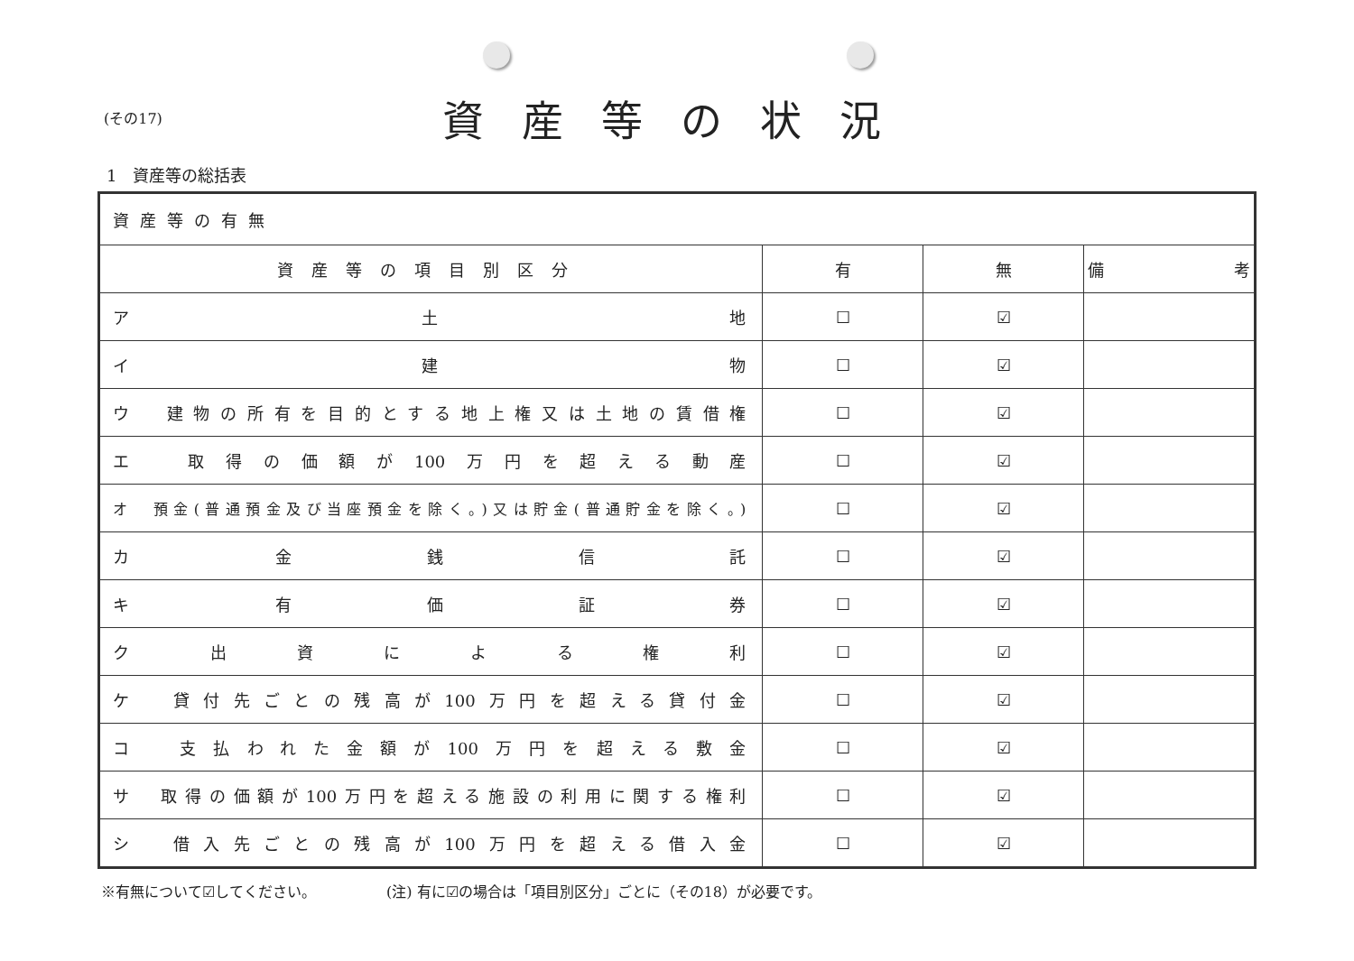(その17)
資産等の状況
1　資産等の総括表
| 資産等の有無 | | | |
| 資産等の項目別区分 | 有 | 無 | 備 考 |
| ア 土 地 | ☐ | ☑ | |
| イ 建 物 | ☐ | ☑ | |
| ウ 建物の所有を目的とする地上権又は土地の賃借権 | ☐ | ☑ | |
| エ 取得の価額が100万円を超える動産 | ☐ | ☑ | |
| オ 預金(普通預金及び当座預金を除く。)又は貯金(普通貯金を除く。) | ☐ | ☑ | |
| カ 金 銭 信 託 | ☐ | ☑ | |
| キ 有 価 証 券 | ☐ | ☑ | |
| ク 出 資 に よ る 権 利 | ☐ | ☑ | |
| ケ 貸付先ごとの残高が100万円を超える貸付金 | ☐ | ☑ | |
| コ 支払われた金額が100万円を超える敷金 | ☐ | ☑ | |
| サ 取得の価額が100万円を超える施設の利用に関する権利 | ☐ | ☑ | |
| シ 借入先ごとの残高が100万円を超える借入金 | ☐ | ☑ | |
※有無について☑してください。 (注) 有に☑の場合は「項目別区分」ごとに（その18）が必要です。